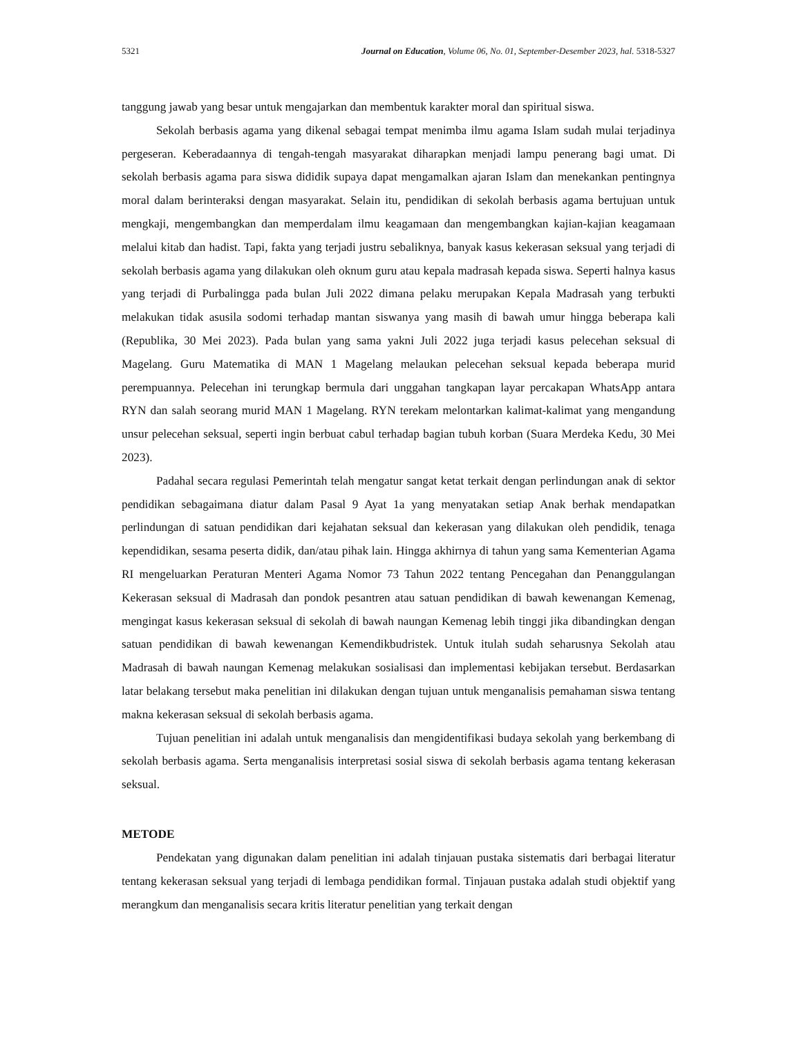5321 Journal on Education, Volume 06, No. 01, September-Desember 2023, hal. 5318-5327
tanggung jawab yang besar untuk mengajarkan dan membentuk karakter moral dan spiritual siswa.
Sekolah berbasis agama yang dikenal sebagai tempat menimba ilmu agama Islam sudah mulai terjadinya pergeseran. Keberadaannya di tengah-tengah masyarakat diharapkan menjadi lampu penerang bagi umat. Di sekolah berbasis agama para siswa dididik supaya dapat mengamalkan ajaran Islam dan menekankan pentingnya moral dalam berinteraksi dengan masyarakat. Selain itu, pendidikan di sekolah berbasis agama bertujuan untuk mengkaji, mengembangkan dan memperdalam ilmu keagamaan dan mengembangkan kajian-kajian keagamaan melalui kitab dan hadist. Tapi, fakta yang terjadi justru sebaliknya, banyak kasus kekerasan seksual yang terjadi di sekolah berbasis agama yang dilakukan oleh oknum guru atau kepala madrasah kepada siswa. Seperti halnya kasus yang terjadi di Purbalingga pada bulan Juli 2022 dimana pelaku merupakan Kepala Madrasah yang terbukti melakukan tidak asusila sodomi terhadap mantan siswanya yang masih di bawah umur hingga beberapa kali (Republika, 30 Mei 2023). Pada bulan yang sama yakni Juli 2022 juga terjadi kasus pelecehan seksual di Magelang. Guru Matematika di MAN 1 Magelang melaukan pelecehan seksual kepada beberapa murid perempuannya. Pelecehan ini terungkap bermula dari unggahan tangkapan layar percakapan WhatsApp antara RYN dan salah seorang murid MAN 1 Magelang. RYN terekam melontarkan kalimat-kalimat yang mengandung unsur pelecehan seksual, seperti ingin berbuat cabul terhadap bagian tubuh korban (Suara Merdeka Kedu, 30 Mei 2023).
Padahal secara regulasi Pemerintah telah mengatur sangat ketat terkait dengan perlindungan anak di sektor pendidikan sebagaimana diatur dalam Pasal 9 Ayat 1a yang menyatakan setiap Anak berhak mendapatkan perlindungan di satuan pendidikan dari kejahatan seksual dan kekerasan yang dilakukan oleh pendidik, tenaga kependidikan, sesama peserta didik, dan/atau pihak lain. Hingga akhirnya di tahun yang sama Kementerian Agama RI mengeluarkan Peraturan Menteri Agama Nomor 73 Tahun 2022 tentang Pencegahan dan Penanggulangan Kekerasan seksual di Madrasah dan pondok pesantren atau satuan pendidikan di bawah kewenangan Kemenag, mengingat kasus kekerasan seksual di sekolah di bawah naungan Kemenag lebih tinggi jika dibandingkan dengan satuan pendidikan di bawah kewenangan Kemendikbudristek. Untuk itulah sudah seharusnya Sekolah atau Madrasah di bawah naungan Kemenag melakukan sosialisasi dan implementasi kebijakan tersebut. Berdasarkan latar belakang tersebut maka penelitian ini dilakukan dengan tujuan untuk menganalisis pemahaman siswa tentang makna kekerasan seksual di sekolah berbasis agama.
Tujuan penelitian ini adalah untuk menganalisis dan mengidentifikasi budaya sekolah yang berkembang di sekolah berbasis agama. Serta menganalisis interpretasi sosial siswa di sekolah berbasis agama tentang kekerasan seksual.
METODE
Pendekatan yang digunakan dalam penelitian ini adalah tinjauan pustaka sistematis dari berbagai literatur tentang kekerasan seksual yang terjadi di lembaga pendidikan formal. Tinjauan pustaka adalah studi objektif yang merangkum dan menganalisis secara kritis literatur penelitian yang terkait dengan